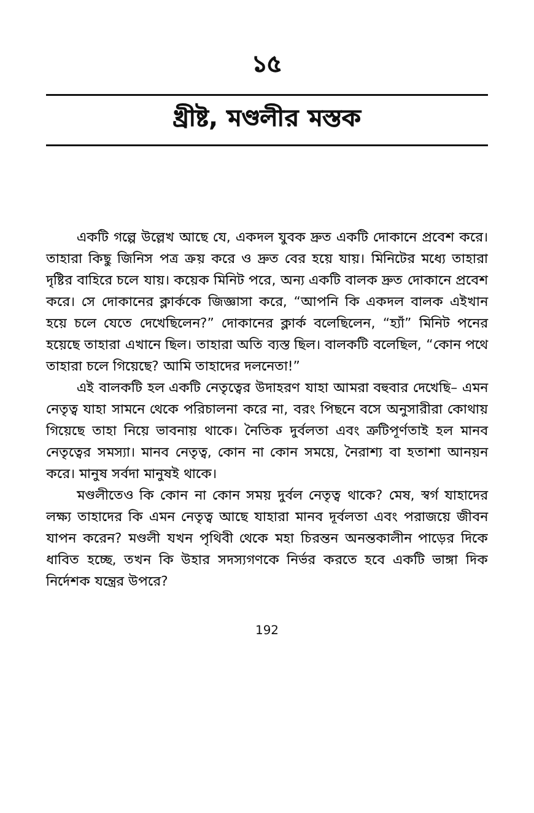১৫
খ্রীষ্ট, মণ্ডলীর মস্তক
একটি গল্পে উল্লেখ আছে যে, একদল যুবক দ্রুত একটি দোকানে প্রবেশ করে। তাহারা কিছু জিনিস পত্র ক্রয় করে ও দ্রুত বের হয়ে যায়। মিনিটের মধ্যে তাহারা দৃষ্টির বাহিরে চলে যায়। কয়েক মিনিট পরে, অন্য একটি বালক দ্রুত দোকানে প্রবেশ করে। সে দোকানের ক্লার্ককে জিজ্ঞাসা করে, “আপনি কি একদল বালক এইখান হয়ে চলে যেতে দেখেছিলেন?” দোকানের ক্লার্ক বলেছিলেন, “হ্যাঁ” মিনিট পনের হয়েছে তাহারা এখানে ছিল। তাহারা অতি ব্যস্ত ছিল। বালকটি বলেছিল, “কোন পথে তাহারা চলে গিয়েছে? আমি তাহাদের দলনেতা!”
এই বালকটি হল একটি নেতৃত্বের উদাহরণ যাহা আমরা বহুবার দেখেছি– এমন নেতৃত্ব যাহা সামনে থেকে পরিচালনা করে না, বরং পিছনে বসে অনুসারীরা কোথায় গিয়েছে তাহা নিয়ে ভাবনায় থাকে। নৈতিক দুর্বলতা এবং ত্রুটিপূর্ণতাই হল মানব নেতৃত্বের সমস্যা। মানব নেতৃত্ব, কোন না কোন সময়ে, নৈরাশ্য বা হতাশা আনয়ন করে। মানুষ সর্বদা মানুষই থাকে।
মণ্ডলীতেও কি কোন না কোন সময় দুর্বল নেতৃত্ব থাকে? মেষ, স্বর্গ যাহাদের লক্ষ্য তাহাদের কি এমন নেতৃত্ব আছে যাহারা মানব দূর্বলতা এবং পরাজয়ে জীবন যাপন করেন? মণ্ডলী যখন পৃথিবী থেকে মহা চিরন্তন অনন্তকালীন পাড়ের দিকে ধাবিত হচ্ছে, তখন কি উহার সদস্যগণকে নির্ভর করতে হবে একটি ভাঙ্গা দিক নির্দেশক যন্ত্রের উপরে?
192